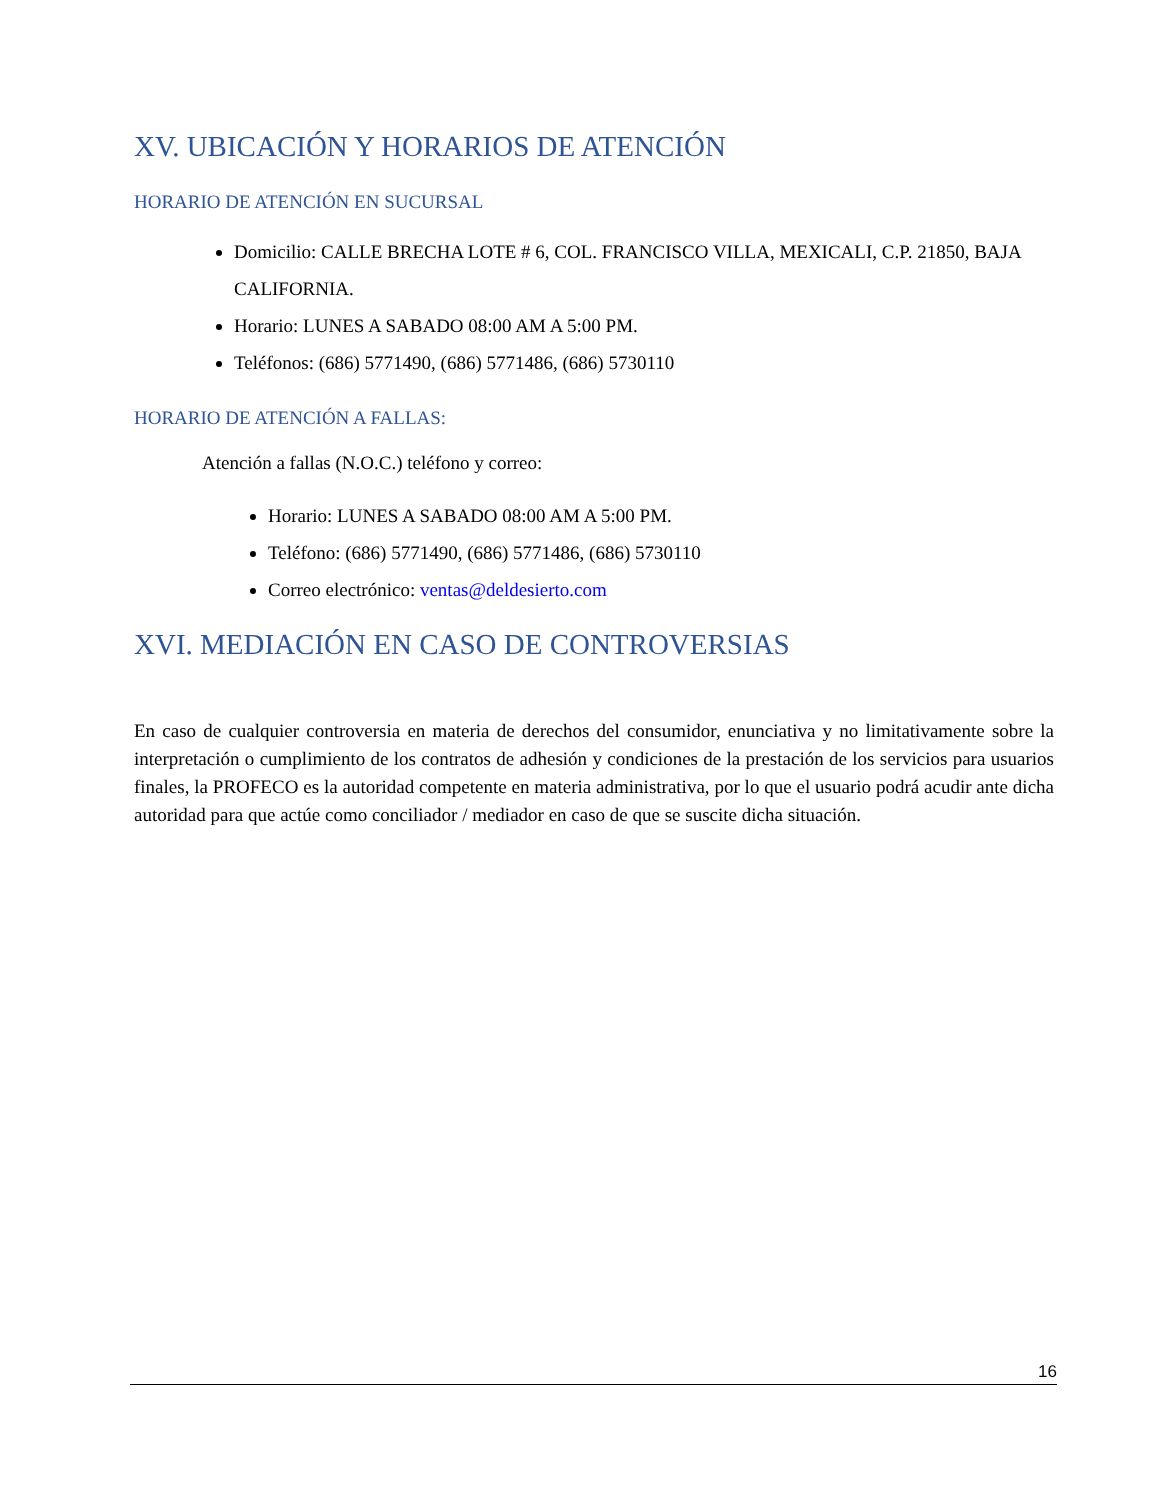XV. UBICACIÓN Y HORARIOS DE ATENCIÓN
HORARIO DE ATENCIÓN EN SUCURSAL
Domicilio: CALLE BRECHA LOTE # 6, COL. FRANCISCO VILLA, MEXICALI, C.P. 21850, BAJA CALIFORNIA.
Horario: LUNES A SABADO 08:00 AM A 5:00 PM.
Teléfonos: (686) 5771490, (686) 5771486, (686) 5730110
HORARIO DE ATENCIÓN A FALLAS:
Atención a fallas (N.O.C.) teléfono y correo:
Horario: LUNES A SABADO 08:00 AM A 5:00 PM.
Teléfono: (686) 5771490, (686) 5771486, (686) 5730110
Correo electrónico: ventas@deldesierto.com
XVI. MEDIACIÓN EN CASO DE CONTROVERSIAS
En caso de cualquier controversia en materia de derechos del consumidor, enunciativa y no limitativamente sobre la interpretación o cumplimiento de los contratos de adhesión y condiciones de la prestación de los servicios para usuarios finales, la PROFECO es la autoridad competente en materia administrativa, por lo que el usuario podrá acudir ante dicha autoridad para que actúe como conciliador / mediador en caso de que se suscite dicha situación.
16